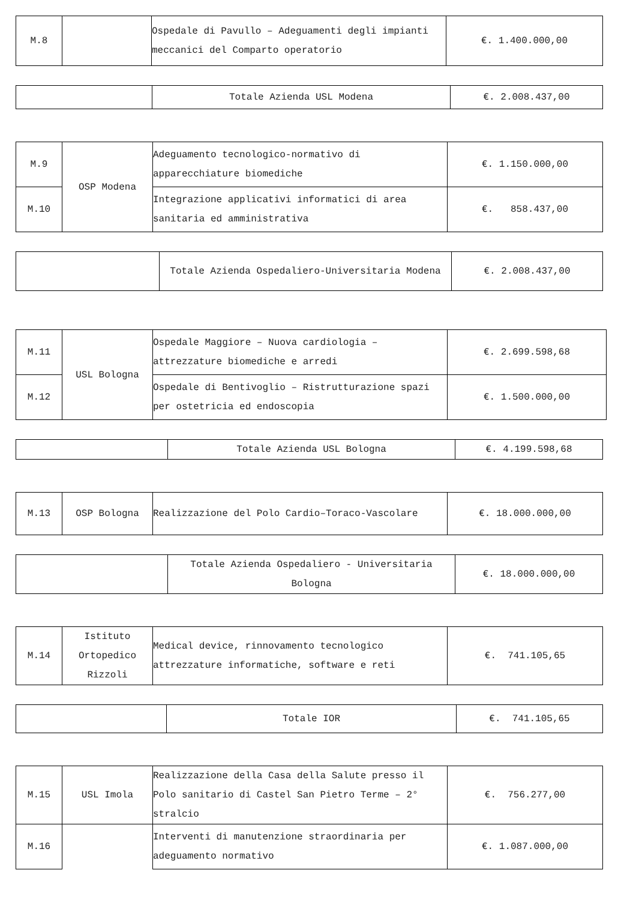| M.8 | | Ospedale di Pavullo – Adeguamenti degli impianti meccanici del Comparto operatorio | €. 1.400.000,00 |
| | Totale Azienda USL Modena | €. 2.008.437,00 |
| M.9 | OSP Modena | Adeguamento tecnologico-normativo di apparecchiature biomediche | €. 1.150.000,00 |
| M.10 | | Integrazione applicativi informatici di area sanitaria ed amministrativa | €. 858.437,00 |
| | Totale Azienda Ospedaliero-Universitaria Modena | €. 2.008.437,00 |
| M.11 | USL Bologna | Ospedale Maggiore – Nuova cardiologia – attrezzature biomediche e arredi | €. 2.699.598,68 |
| M.12 | | Ospedale di Bentivoglio – Ristrutturazione spazi per ostetricia ed endoscopia | €. 1.500.000,00 |
| | Totale Azienda USL Bologna | €. 4.199.598,68 |
| M.13 | OSP Bologna | Realizzazione del Polo Cardio–Toraco-Vascolare | €. 18.000.000,00 |
| | Totale Azienda Ospedaliero - Universitaria Bologna | €. 18.000.000,00 |
| M.14 | Istituto Ortopedico Rizzoli | Medical device, rinnovamento tecnologico attrezzature informatiche, software e reti | €. 741.105,65 |
| | Totale IOR | €. 741.105,65 |
| M.15 | USL Imola | Realizzazione della Casa della Salute presso il Polo sanitario di Castel San Pietro Terme – 2° stralcio | €. 756.277,00 |
| M.16 | | Interventi di manutenzione straordinaria per adeguamento normativo | €. 1.087.000,00 |